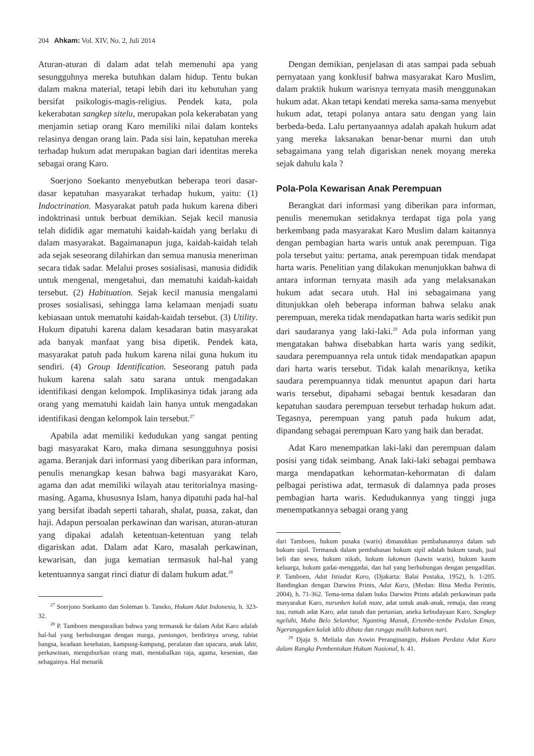204 Ahkam: Vol. XIV, No. 2, Juli 2014
Aturan-aturan di dalam adat telah memenuhi apa yang sesungguhnya mereka butuhkan dalam hidup. Tentu bukan dalam makna material, tetapi lebih dari itu kebutuhan yang bersifat psikologis-magis-religius. Pendek kata, pola kekerabatan sangkep sitelu, merupakan pola kekerabatan yang menjamin setiap orang Karo memiliki nilai dalam konteks relasinya dengan orang lain. Pada sisi lain, kepatuhan mereka terhadap hukum adat merupakan bagian dari identitas mereka sebagai orang Karo.
Soerjono Soekanto menyebutkan beberapa teori dasar-dasar kepatuhan masyarakat terhadap hukum, yaitu: (1) Indoctrination. Masyarakat patuh pada hukum karena diberi indoktrinasi untuk berbuat demikian. Sejak kecil manusia telah dididik agar mematuhi kaidah-kaidah yang berlaku di dalam masyarakat. Bagaimanapun juga, kaidah-kaidah telah ada sejak seseorang dilahirkan dan semua manusia meneriman secara tidak sadar. Melalui proses sosialisasi, manusia dididik untuk mengenal, mengetahui, dan mematuhi kaidah-kaidah tersebut. (2) Habituation. Sejak kecil manusia mengalami proses sosialisasi, sehingga lama kelamaan menjadi suatu kebiasaan untuk mematuhi kaidah-kaidah tersebut. (3) Utility. Hukum dipatuhi karena dalam kesadaran batin masyarakat ada banyak manfaat yang bisa dipetik. Pendek kata, masyarakat patuh pada hukum karena nilai guna hukum itu sendiri. (4) Group Identification. Seseorang patuh pada hukum karena salah satu sarana untuk mengadakan identifikasi dengan kelompok. Implikasinya tidak jarang ada orang yang mematuhi kaidah lain hanya untuk mengadakan identifikasi dengan kelompok lain tersebut.<sup>27</sup>
Apabila adat memiliki kedudukan yang sangat penting bagi masyarakat Karo, maka dimana sesungguhnya posisi agama. Beranjak dari informasi yang diberikan para informan, penulis menangkap kesan bahwa bagi masyarakat Karo, agama dan adat memiliki wilayah atau teritorialnya masing-masing. Agama, khususnya Islam, hanya dipatuhi pada hal-hal yang bersifat ibadah seperti taharah, shalat, puasa, zakat, dan haji. Adapun persoalan perkawinan dan warisan, aturan-aturan yang dipakai adalah ketentuan-ketentuan yang telah digariskan adat. Dalam adat Karo, masalah perkawinan, kewarisan, dan juga kematian termasuk hal-hal yang ketentuannya sangat rinci diatur di dalam hukum adat.<sup>28</sup>
<sup>27</sup> Soerjono Soekanto dan Soleman b. Taneko, Hukum Adat Indonesia, h. 323-32.
<sup>28</sup> P. Tamboen menguraikan bahwa yang termasuk ke dalam Adat Karo adalah hal-hal yang berhubungan dengan marga, pantangen, berdirinya urung, tabiat bangsa, keadaan kesehatan, kampung-kampung, peralatan dan upacara, anak lahir, perkawinan, menguburkan orang mati, mentabalkan raja, agama, kesenian, dan sebagainya. Hal menarik
Dengan demikian, penjelasan di atas sampai pada sebuah pernyataan yang konklusif bahwa masyarakat Karo Muslim, dalam praktik hukum warisnya ternyata masih menggunakan hukum adat. Akan tetapi kendati mereka sama-sama menyebut hukum adat, tetapi polanya antara satu dengan yang lain berbeda-beda. Lalu pertanyaannya adalah apakah hukum adat yang mereka laksanakan benar-benar murni dan utuh sebagaimana yang telah digariskan nenek moyang mereka sejak dahulu kala ?
Pola-Pola Kewarisan Anak Perempuan
Berangkat dari informasi yang diberikan para informan, penulis menemukan setidaknya terdapat tiga pola yang berkembang pada masyarakat Karo Muslim dalam kaitannya dengan pembagian harta waris untuk anak perempuan. Tiga pola tersebut yaitu: pertama, anak perempuan tidak mendapat harta waris. Penelitian yang dilakukan menunjukkan bahwa di antara informan ternyata masih ada yang melaksanakan hukum adat secara utuh. Hal ini sebagaimana yang ditunjukkan oleh beberapa informan bahwa selaku anak perempuan, mereka tidak mendapatkan harta waris sedikit pun dari saudaranya yang laki-laki.<sup>29</sup> Ada pula informan yang mengatakan bahwa disebabkan harta waris yang sedikit, saudara perempuannya rela untuk tidak mendapatkan apapun dari harta waris tersebut. Tidak kalah menariknya, ketika saudara perempuannya tidak menuntut apapun dari harta waris tersebut, dipahami sebagai bentuk kesadaran dan kepatuhan saudara perempuan tersebut terhadap hukum adat. Tegasnya, perempuan yang patuh pada hukum adat, dipandang sebagai perempuan Karo yang baik dan beradat.
Adat Karo menempatkan laki-laki dan perempuan dalam posisi yang tidak seimbang. Anak laki-laki sebagai pembawa marga mendapatkan kehormatan-kehormatan di dalam pelbagai peristiwa adat, termasuk di dalamnya pada proses pembagian harta waris. Kedudukannya yang tinggi juga menempatkannya sebagai orang yang
dari Tamboen, hukum pusaka (waris) dimasukkan pembahasannya dalam sub hukum sipil. Termasuk dalam pembahasan hukum sipil adalah hukum tanah, jual beli dan sewa, hukum nikah, hukum lakoman (kawin waris), hukum kaum keluarga, hukum gadai-menggadai, dan hal yang berhubungan dengan pengadilan. P. Tamboen, Adat Istiadat Karo, (Djakarta: Balai Pustaka, 1952), h. 1-205. Bandingkan dengan Darwins Prints, Adat Karo, (Medan: Bina Media Perintis, 2004), h. 71-362. Tema-tema dalam buku Darwins Prints adalah perkawinan pada masyarakat Karo, nurunken kalak mate, adat untuk anak-anak, remaja, dan orang tua, rumah adat Karo, adat tanah dan pertanian, aneka kebudayaan Karo, Sangkep ngeluhi, Maba Belo Selambar, Nganting Manuk, Ertembe-tembe Pedalan Emas, Ngerungguken kalak idilo dibata dan runggu mulih kuburen nari.
<sup>29</sup> Djaja S. Meliala dan Aswin Peranginangin, Hukum Perdata Adat Karo dalam Rangka Pembentukan Hukum Nasional, h. 41.